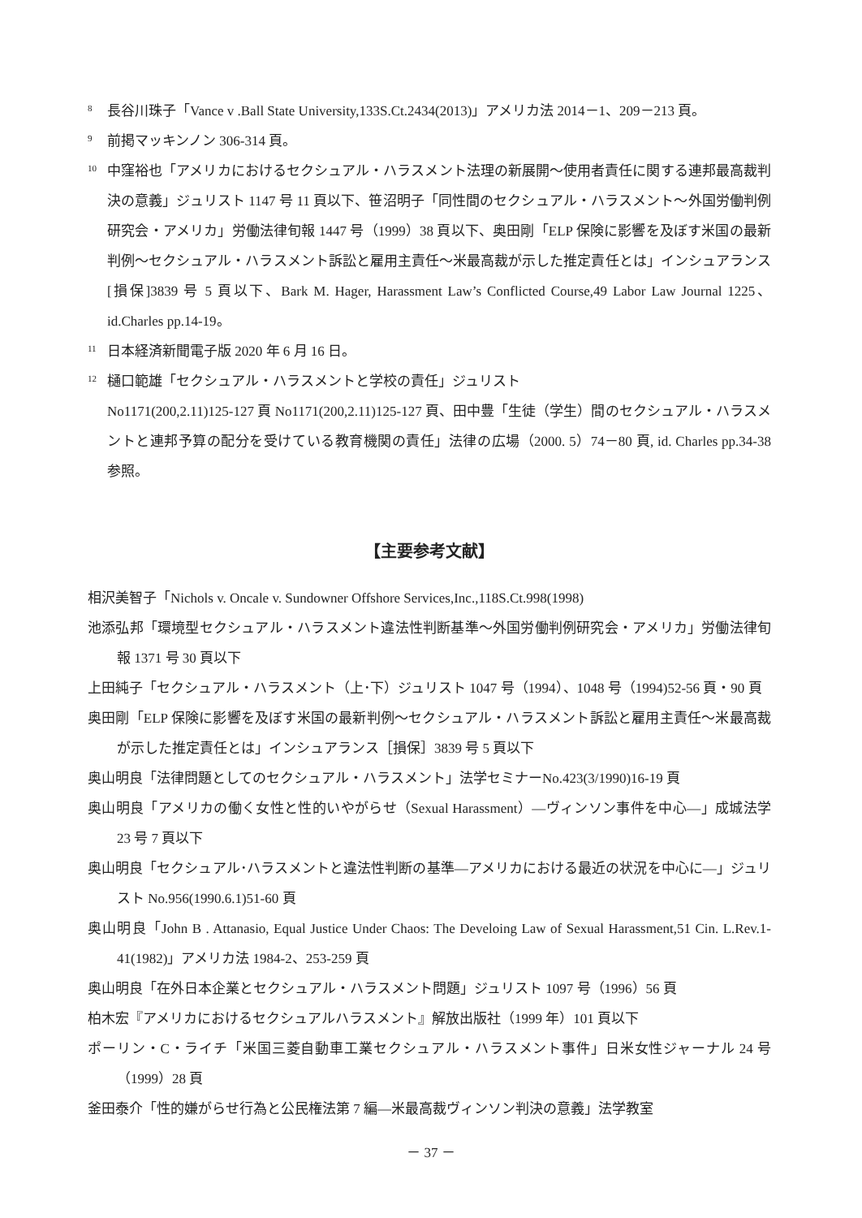<sup>8</sup>
長谷川珠子「Vance v .Ball State University,133S.Ct.2434(2013)」アメリカ法 2014－1、209－213 頁。
<sup>9</sup>
前掲マッキンノン 306-314 頁。
<sup>10</sup>
中窪裕也「アメリカにおけるセクシュアル・ハラスメント法理の新展開～使用者責任に関する連邦最高裁判決の意義」ジュリスト 1147 号 11 頁以下、笹沼明子「同性間のセクシュアル・ハラスメント～外国労働判例研究会・アメリカ」労働法律旬報 1447 号（1999）38 頁以下、奥田剛「ELP 保険に影響を及ぼす米国の最新判例～セクシュアル・ハラスメント訴訟と雇用主責任～米最高裁が示した推定責任とは」インシュアランス[損保]3839 号 5 頁以下、Bark M. Hager, Harassment Law’s Conflicted Course,49 Labor Law Journal 1225、id.Charles pp.14-19。
<sup>11</sup>
日本経済新聞電子版 2020 年 6 月 16 日。
<sup>12</sup>
樋口範雄「セクシュアル・ハラスメントと学校の責任」ジュリスト
No1171(200,2.11)125-127 頁 No1171(200,2.11)125-127 頁、田中豊「生徒（学生）間のセクシュアル・ハラスメントと連邦予算の配分を受けている教育機関の責任」法律の広場（2000. 5）74－80 頁, id. Charles pp.34-38 参照。
【主要参考文献】
相沢美智子「Nichols v. Oncale v. Sundowner Offshore Services,Inc.,118S.Ct.998(1998)
池添弘邦「環境型セクシュアル・ハラスメント違法性判断基準～外国労働判例研究会・アメリカ」労働法律旬報 1371 号 30 頁以下
上田純子「セクシュアル・ハラスメント（上･下）ジュリスト 1047 号（1994）、1048 号（1994)52-56 頁・90 頁
奥田剛「ELP 保険に影響を及ぼす米国の最新判例～セクシュアル・ハラスメント訴訟と雇用主責任～米最高裁が示した推定責任とは」インシュアランス［損保］3839 号 5 頁以下
奥山明良「法律問題としてのセクシュアル・ハラスメント」法学セミナーNo.423(3/1990)16-19 頁
奥山明良「アメリカの働く女性と性的いやがらせ（Sexual Harassment）―ヴィンソン事件を中心―」成城法学 23 号 7 頁以下
奥山明良「セクシュアル･ハラスメントと違法性判断の基準―アメリカにおける最近の状況を中心に―」ジュリスト No.956(1990.6.1)51-60 頁
奥山明良「John B . Attanasio, Equal Justice Under Chaos: The Develoing Law of Sexual Harassment,51 Cin. L.Rev.1-41(1982)」アメリカ法 1984-2、253-259 頁
奥山明良「在外日本企業とセクシュアル・ハラスメント問題」ジュリスト 1097 号（1996）56 頁
柏木宏『アメリカにおけるセクシュアルハラスメント』解放出版社（1999 年）101 頁以下
ポーリン・C・ライチ「米国三菱自動車工業セクシュアル・ハラスメント事件」日米女性ジャーナル 24 号（1999）28 頁
釜田泰介「性的嫌がらせ行為と公民権法第 7 編―米最高裁ヴィンソン判決の意義」法学教室
－ 37 －